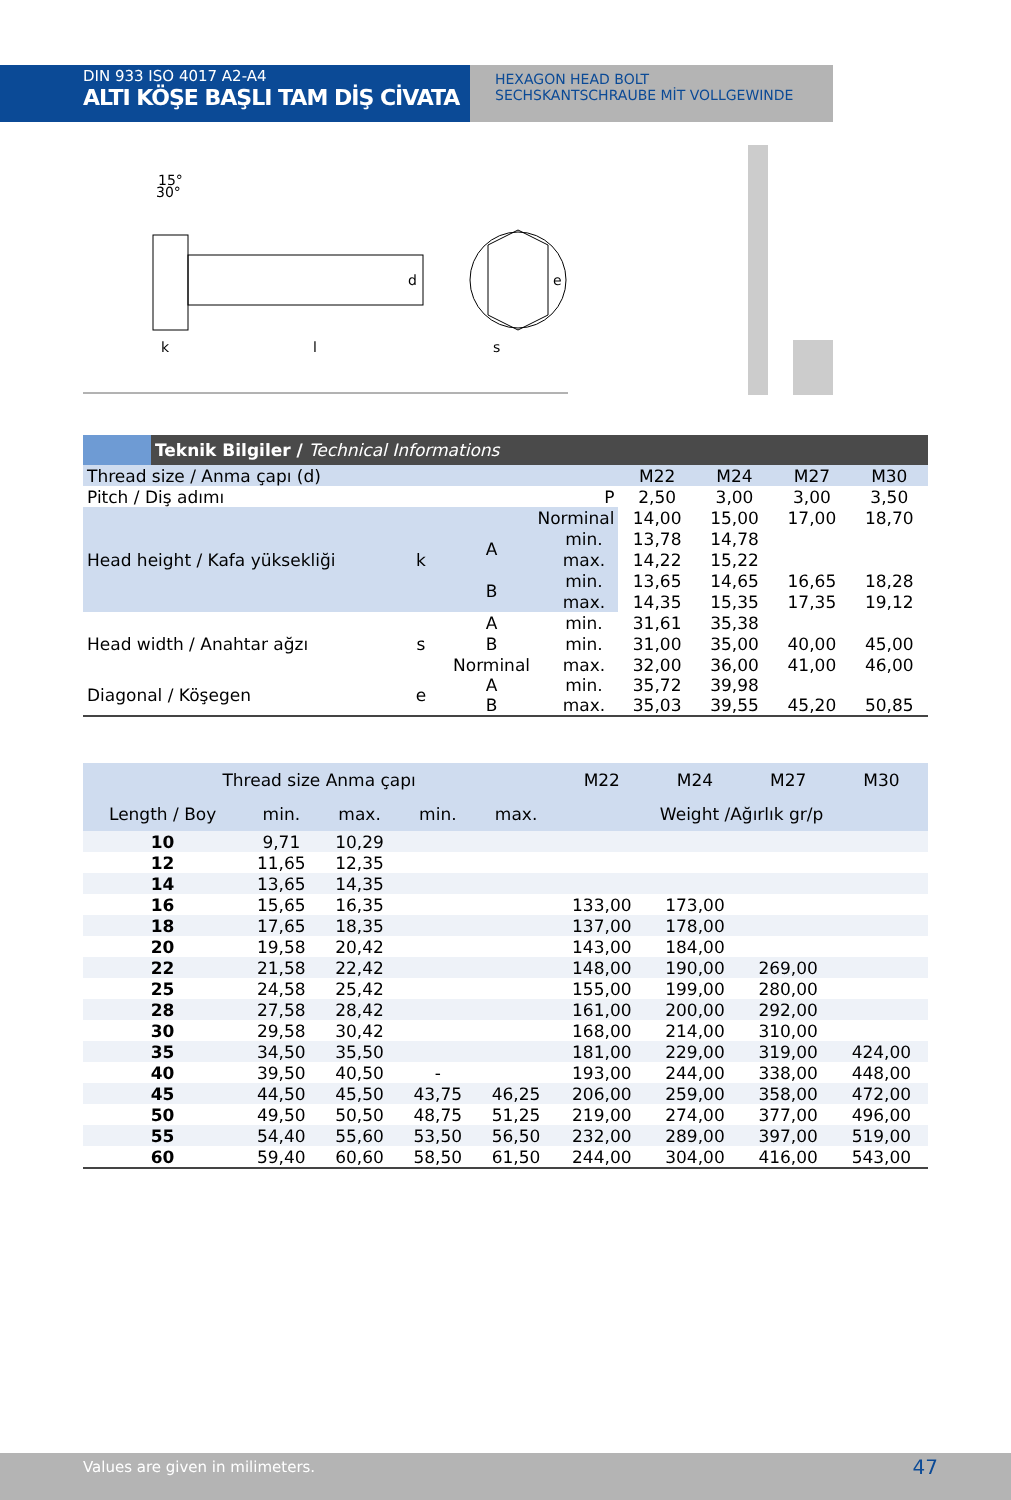DIN 933 ISO 4017 A2-A4
ALTI KÖŞE BAŞLI TAM DİŞ CİVATA
HEXAGON HEAD BOLT
SECHSKANTSCHRAUBE MİT VOLLGEWINDE
k
l
s
d
e
15°
30°
| | Teknik Bilgiler / Technical Informations | | | | | | | |
| --- | --- | --- | --- | --- | --- | --- | --- | --- |
| Thread size / Anma çapı (d) | | | | | M22 | M24 | M27 | M30 |
| Pitch / Diş adımı | | | | P | 2,50 | 3,00 | 3,00 | 3,50 |
| Head height / Kafa yüksekliği | | k | Norminal | | 14,00 | 15,00 | 17,00 | 18,70 |
| | | | A | min. | 13,78 | 14,78 | | |
| | | | | max. | 14,22 | 15,22 | | |
| | | | B | min. | 13,65 | 14,65 | 16,65 | 18,28 |
| | | | | max. | 14,35 | 15,35 | 17,35 | 19,12 |
| Head width / Anahtar ağzı | | s | A | min. | 31,61 | 35,38 | | |
| | | | B | min. | 31,00 | 35,00 | 40,00 | 45,00 |
| | | | Norminal | max. | 32,00 | 36,00 | 41,00 | 46,00 |
| Diagonal / Köşegen | | e | A B | min. max. | 35,72 35,03 | 39,98 39,55 | 45,20 | 50,85 |
| Thread size Anma çapı | | | | | M22 | M24 | M27 | M30 |
| --- | --- | --- | --- | --- | --- | --- | --- | --- |
| Length / Boy | min. | max. | min. | max. | Weight /Ağırlık gr/p | | | |
| 10 | 9,71 | 10,29 | | | | | | |
| 12 | 11,65 | 12,35 | | | | | | |
| 14 | 13,65 | 14,35 | | | | | | |
| 16 | 15,65 | 16,35 | | | 133,00 | 173,00 | | |
| 18 | 17,65 | 18,35 | | | 137,00 | 178,00 | | |
| 20 | 19,58 | 20,42 | | | 143,00 | 184,00 | | |
| 22 | 21,58 | 22,42 | | | 148,00 | 190,00 | 269,00 | |
| 25 | 24,58 | 25,42 | | | 155,00 | 199,00 | 280,00 | |
| 28 | 27,58 | 28,42 | | | 161,00 | 200,00 | 292,00 | |
| 30 | 29,58 | 30,42 | | | 168,00 | 214,00 | 310,00 | |
| 35 | 34,50 | 35,50 | | | 181,00 | 229,00 | 319,00 | 424,00 |
| 40 | 39,50 | 40,50 | - | | 193,00 | 244,00 | 338,00 | 448,00 |
| 45 | 44,50 | 45,50 | 43,75 | 46,25 | 206,00 | 259,00 | 358,00 | 472,00 |
| 50 | 49,50 | 50,50 | 48,75 | 51,25 | 219,00 | 274,00 | 377,00 | 496,00 |
| 55 | 54,40 | 55,60 | 53,50 | 56,50 | 232,00 | 289,00 | 397,00 | 519,00 |
| 60 | 59,40 | 60,60 | 58,50 | 61,50 | 244,00 | 304,00 | 416,00 | 543,00 |
Values are given in milimeters. 47